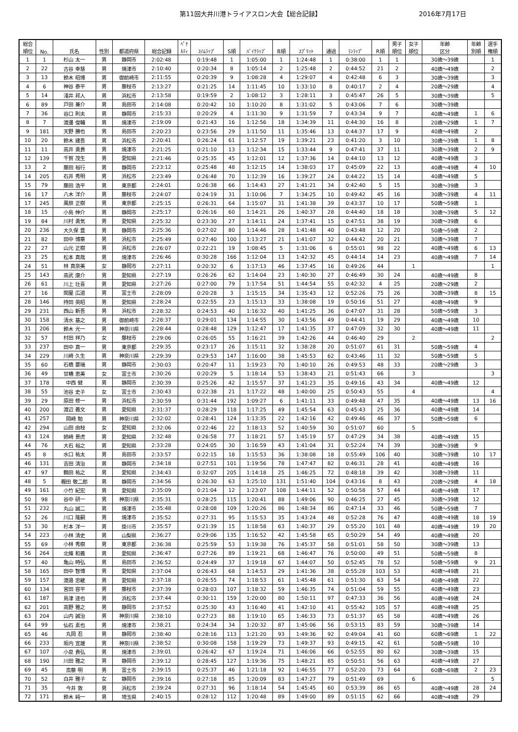第11回大井川港トライアスロン大会【総合記録】 2016年7月17日
| 総合 順位 | No. | 氏名 | 性別 | 都道府県 | 総合記録 | ﾍﾟﾅ ﾙﾃｨ | ｽｲﾑﾗｯﾌﾟ | S順 | ﾊﾞｲｸﾗｯﾌﾟ | B順 | ｽﾌﾟﾘｯﾄ | 通過 | ﾗﾝﾗｯﾌﾟ | R順 | 男子 順位 | 女子 順位 | 年齢 区分 | 年齢 別順 | 選手 権順 |
| --- | --- | --- | --- | --- | --- | --- | --- | --- | --- | --- | --- | --- | --- | --- | --- | --- | --- | --- | --- |
| 1 | 1 | 杉山 太一 | 男 | 静岡市 | 2:02:48 | | 0:19:48 | 1 | 1:05:00 | 1 | 1:24:48 | 1 | 0:38:00 | 1 | 1 | | 30歳～39歳 | | 1 |
| 2 | 22 | 古谷 幸慈 | 男 | 焼津市 | 2:10:40 | | 0:20:34 | 8 | 1:05:14 | 2 | 1:25:48 | 2 | 0:44:52 | 21 | 2 | | 40歳～49歳 | | 2 |
| 3 | 13 | 鈴木 昭博 | 男 | 御前崎市 | 2:11:55 | | 0:20:39 | 9 | 1:08:28 | 4 | 1:29:07 | 4 | 0:42:48 | 6 | 3 | | 30歳～39歳 | | 3 |
| 4 | 6 | 神谷 泰平 | 男 | 藤枝市 | 2:13:27 | | 0:21:25 | 14 | 1:11:45 | 10 | 1:33:10 | 8 | 0:40:17 | 2 | 4 | | 20歳～29歳 | | 4 |
| 5 | 14 | 淺井 邦人 | 男 | 浜松市 | 2:13:58 | | 0:19:59 | 2 | 1:08:12 | 3 | 1:28:11 | 3 | 0:45:47 | 26 | 5 | | 30歳～39歳 | | 5 |
| 6 | 89 | 戸田 兼介 | 男 | 島田市 | 2:14:08 | | 0:20:42 | 10 | 1:10:20 | 8 | 1:31:02 | 5 | 0:43:06 | 7 | 6 | | 30歳～39歳 | | |
| 7 | 36 | 谷口 則夫 | 男 | 静岡市 | 2:15:33 | | 0:20:29 | 4 | 1:11:30 | 9 | 1:31:59 | 7 | 0:43:34 | 9 | 7 | | 40歳～49歳 | 1 | 6 |
| 8 | 7 | 渡邊 俊輔 | 男 | 焼津市 | 2:19:09 | | 0:21:43 | 16 | 1:12:56 | 18 | 1:34:39 | 11 | 0:44:30 | 16 | 8 | | 20歳～29歳 | 1 | 7 |
| 9 | 181 | 天野 勝也 | 男 | 島田市 | 2:20:23 | | 0:23:56 | 29 | 1:11:50 | 11 | 1:35:46 | 13 | 0:44:37 | 17 | 9 | | 40歳～49歳 | 2 | |
| 10 | 20 | 鈴木 建吾 | 男 | 浜松市 | 2:20:41 | | 0:26:24 | 61 | 1:12:57 | 19 | 1:39:21 | 23 | 0:41:20 | 3 | 10 | | 30歳～39歳 | 1 | 8 |
| 11 | 11 | 高井 勇貴 | 男 | 焼津市 | 2:21:25 | | 0:21:10 | 13 | 1:12:34 | 15 | 1:33:44 | 9 | 0:47:41 | 37 | 11 | | 30歳～39歳 | 2 | 9 |
| 12 | 139 | 千賀 茂生 | 男 | 愛知県 | 2:21:46 | | 0:25:35 | 45 | 1:12:01 | 12 | 1:37:36 | 14 | 0:44:10 | 13 | 12 | | 40歳～49歳 | 3 | |
| 13 | 2 | 藤田 裕行 | 男 | 静岡市 | 2:23:12 | | 0:25:48 | 48 | 1:12:15 | 14 | 1:38:03 | 17 | 0:45:09 | 22 | 13 | | 40歳～49歳 | 4 | 10 |
| 14 | 205 | 石井 秀明 | 男 | 浜松市 | 2:23:49 | | 0:26:48 | 70 | 1:12:39 | 16 | 1:39:27 | 24 | 0:44:22 | 15 | 14 | | 40歳～49歳 | 5 | |
| 15 | 79 | 藤田 浩平 | 男 | 東京都 | 2:24:01 | | 0:26:38 | 66 | 1:14:43 | 27 | 1:41:21 | 34 | 0:42:40 | 5 | 15 | | 30歳～39歳 | 3 | |
| 16 | 17 | 八木 洋介 | 男 | 藤枝市 | 2:24:07 | | 0:24:19 | 31 | 1:10:06 | 7 | 1:34:25 | 10 | 0:49:42 | 45 | 16 | | 30歳～39歳 | 4 | 11 |
| 17 | 245 | 風祭 正樹 | 男 | 東京都 | 2:25:15 | | 0:26:31 | 64 | 1:15:07 | 31 | 1:41:38 | 39 | 0:43:37 | 10 | 17 | | 50歳～59歳 | 1 | |
| 18 | 15 | 小島 伸介 | 男 | 静岡市 | 2:25:17 | | 0:26:16 | 60 | 1:14:21 | 26 | 1:40:37 | 28 | 0:44:40 | 18 | 18 | | 30歳～39歳 | 5 | 12 |
| 19 | 84 | 川村 勇気 | 男 | 愛知県 | 2:25:32 | | 0:23:30 | 27 | 1:14:11 | 24 | 1:37:41 | 15 | 0:47:51 | 38 | 19 | | 30歳～39歳 | 6 | |
| 20 | 236 | 大久保 豊 | 男 | 静岡市 | 2:25:36 | | 0:27:02 | 80 | 1:14:46 | 28 | 1:41:48 | 40 | 0:43:48 | 12 | 20 | | 50歳～59歳 | 2 | |
| 21 | 82 | 田中 博章 | 男 | 浜松市 | 2:25:49 | | 0:27:40 | 100 | 1:13:27 | 21 | 1:41:07 | 32 | 0:44:42 | 20 | 21 | | 30歳～39歳 | 7 | |
| 22 | 27 | 山元 正樹 | 男 | 浜松市 | 2:26:07 | | 0:22:21 | 19 | 1:08:45 | 5 | 1:31:06 | 6 | 0:55:01 | 98 | 22 | | 40歳～49歳 | 6 | 13 |
| 23 | 25 | 松本 真哉 | 男 | 焼津市 | 2:26:46 | | 0:30:28 | 166 | 1:12:04 | 13 | 1:42:32 | 45 | 0:44:14 | 14 | 23 | | 40歳～49歳 | 7 | 14 |
| 24 | 51 | 林 真奈美 | 女 | 静岡市 | 2:27:11 | | 0:20:32 | 6 | 1:17:13 | 46 | 1:37:45 | 16 | 0:49:26 | 44 | | 1 | | | 1 |
| 25 | 143 | 高武 康介 | 男 | 愛知県 | 2:27:19 | | 0:26:26 | 62 | 1:14:04 | 23 | 1:40:30 | 27 | 0:46:49 | 30 | 24 | | 40歳～49歳 | 8 | |
| 26 | 61 | 川上 壮喜 | 男 | 愛知県 | 2:27:26 | | 0:27:00 | 79 | 1:17:54 | 51 | 1:44:54 | 55 | 0:42:32 | 4 | 25 | | 20歳～29歳 | 2 | |
| 27 | 16 | 関屋 広道 | 男 | 富士市 | 2:28:09 | | 0:20:28 | 3 | 1:15:15 | 34 | 1:35:43 | 12 | 0:52:26 | 75 | 26 | | 30歳～39歳 | 8 | 15 |
| 28 | 146 | 持田 英昭 | 男 | 愛知県 | 2:28:24 | | 0:22:55 | 23 | 1:15:13 | 33 | 1:38:08 | 19 | 0:50:16 | 51 | 27 | | 40歳～49歳 | 9 | |
| 29 | 231 | 西山 新吾 | 男 | 浜松市 | 2:28:32 | | 0:24:53 | 40 | 1:16:32 | 40 | 1:41:25 | 36 | 0:47:07 | 31 | 28 | | 50歳～59歳 | 3 | |
| 30 | 158 | 清水 基之 | 男 | 御前崎市 | 2:28:37 | | 0:29:01 | 134 | 1:14:55 | 30 | 1:43:56 | 49 | 0:44:41 | 19 | 29 | | 40歳～49歳 | 10 | |
| 31 | 206 | 鈴木 光一 | 男 | 神奈川県 | 2:28:44 | | 0:28:48 | 129 | 1:12:47 | 17 | 1:41:35 | 37 | 0:47:09 | 32 | 30 | | 40歳～49歳 | 11 | |
| 32 | 57 | 村田 祥乃 | 女 | 藤枝市 | 2:29:06 | | 0:26:05 | 55 | 1:16:21 | 39 | 1:42:26 | 44 | 0:46:40 | 29 | | 2 | | | 2 |
| 33 | 237 | 田中 真一 | 男 | 東京都 | 2:29:35 | | 0:23:17 | 26 | 1:15:11 | 32 | 1:38:28 | 20 | 0:51:07 | 61 | 31 | | 50歳～59歳 | 4 | |
| 34 | 229 | 川崎 久生 | 男 | 神奈川県 | 2:29:39 | | 0:29:53 | 147 | 1:16:00 | 38 | 1:45:53 | 62 | 0:43:46 | 11 | 32 | | 50歳～59歳 | 5 | |
| 35 | 60 | 石橋 要瑞 | 男 | 静岡市 | 2:30:03 | | 0:20:47 | 11 | 1:19:23 | 70 | 1:40:10 | 26 | 0:49:53 | 48 | 33 | | 20歳～29歳 | 3 | |
| 36 | 49 | 甘糟 恵美 | 女 | 富士市 | 2:30:26 | | 0:20:29 | 5 | 1:18:14 | 53 | 1:38:43 | 21 | 0:51:43 | 66 | | 3 | | | 3 |
| 37 | 178 | 中西 健 | 男 | 静岡市 | 2:30:39 | | 0:25:26 | 42 | 1:15:57 | 37 | 1:41:23 | 35 | 0:49:16 | 43 | 34 | | 40歳～49歳 | 12 | |
| 38 | 55 | 池谷 史子 | 女 | 富士市 | 2:30:43 | | 0:22:38 | 21 | 1:17:22 | 48 | 1:40:00 | 25 | 0:50:43 | 55 | | 4 | | | 4 |
| 39 | 29 | 原田 修一 | 男 | 浜松市 | 2:30:59 | | 0:31:44 | 192 | 1:09:27 | 6 | 1:41:11 | 33 | 0:49:48 | 47 | 35 | | 40歳～49歳 | 13 | 16 |
| 40 | 200 | 渡辺 義文 | 男 | 愛知県 | 2:31:37 | | 0:28:29 | 118 | 1:17:25 | 49 | 1:45:54 | 63 | 0:45:43 | 25 | 36 | | 40歳～49歳 | 14 | |
| 41 | 257 | 岡崎 勉 | 男 | 神奈川県 | 2:32:02 | | 0:28:41 | 124 | 1:13:35 | 22 | 1:42:16 | 42 | 0:49:46 | 46 | 37 | | 50歳～59歳 | 6 | |
| 42 | 294 | 山田 由枝 | 女 | 愛知県 | 2:32:06 | | 0:22:46 | 22 | 1:18:13 | 52 | 1:40:59 | 30 | 0:51:07 | 60 | | 5 | | | |
| 43 | 124 | 姉崎 景虎 | 男 | 愛知県 | 2:32:48 | | 0:26:58 | 77 | 1:18:21 | 57 | 1:45:19 | 57 | 0:47:29 | 34 | 38 | | 40歳～49歳 | 15 | |
| 44 | 76 | 大石 裕之 | 男 | 愛知県 | 2:33:28 | | 0:24:05 | 30 | 1:16:59 | 43 | 1:41:04 | 31 | 0:52:24 | 74 | 39 | | 30歳～39歳 | 9 | |
| 45 | 8 | 水口 祐太 | 男 | 島田市 | 2:33:57 | | 0:22:15 | 18 | 1:15:53 | 36 | 1:38:08 | 18 | 0:55:49 | 106 | 40 | | 30歳～39歳 | 10 | 17 |
| 46 | 131 | 吉田 清治 | 男 | 静岡市 | 2:34:18 | | 0:27:51 | 101 | 1:19:56 | 78 | 1:47:47 | 82 | 0:46:31 | 28 | 41 | | 40歳～49歳 | 16 | |
| 47 | 97 | 鶴田 祐之 | 男 | 愛知県 | 2:34:43 | | 0:32:07 | 205 | 1:14:18 | 25 | 1:46:25 | 72 | 0:48:18 | 39 | 42 | | 30歳～39歳 | 11 | |
| 48 | 5 | 糎田 敬二郎 | 男 | 静岡市 | 2:34:56 | | 0:26:30 | 63 | 1:25:10 | 131 | 1:51:40 | 104 | 0:43:16 | 8 | 43 | | 20歳～29歳 | 4 | 18 |
| 49 | 161 | 小竹 紀宏 | 男 | 愛知県 | 2:35:09 | | 0:21:04 | 12 | 1:23:07 | 108 | 1:44:11 | 52 | 0:50:58 | 57 | 44 | | 40歳～49歳 | 17 | |
| 50 | 98 | 谷中 研一 | 男 | 神奈川県 | 2:35:31 | | 0:28:25 | 115 | 1:20:41 | 88 | 1:49:06 | 90 | 0:46:25 | 27 | 45 | | 30歳～39歳 | 12 | |
| 51 | 232 | 丸山 誠二 | 男 | 焼津市 | 2:35:48 | | 0:28:08 | 109 | 1:20:26 | 86 | 1:48:34 | 86 | 0:47:14 | 33 | 46 | | 50歳～59歳 | 7 | |
| 52 | 26 | 川口 隆嗣 | 男 | 焼津市 | 2:35:52 | | 0:27:31 | 95 | 1:15:53 | 35 | 1:43:24 | 48 | 0:52:28 | 76 | 47 | | 40歳～49歳 | 18 | 19 |
| 53 | 30 | 杉本 洋一 | 男 | 掛川市 | 2:35:57 | | 0:21:39 | 15 | 1:18:58 | 63 | 1:40:37 | 29 | 0:55:20 | 101 | 48 | | 40歳～49歳 | 19 | 20 |
| 54 | 223 | 小林 清史 | 男 | 山梨県 | 2:36:27 | | 0:29:06 | 135 | 1:16:52 | 42 | 1:45:58 | 65 | 0:50:29 | 54 | 49 | | 40歳～49歳 | 20 | |
| 55 | 69 | 小林 秀樹 | 男 | 東京都 | 2:36:38 | | 0:25:59 | 53 | 1:19:38 | 76 | 1:45:37 | 58 | 0:51:01 | 58 | 50 | | 30歳～39歳 | 13 | |
| 56 | 264 | 北條 和義 | 男 | 愛知県 | 2:36:47 | | 0:27:26 | 89 | 1:19:21 | 68 | 1:46:47 | 76 | 0:50:00 | 49 | 51 | | 50歳～59歳 | 8 | |
| 57 | 40 | 亀山 時弘 | 男 | 島田市 | 2:36:52 | | 0:24:49 | 37 | 1:19:18 | 67 | 1:44:07 | 50 | 0:52:45 | 78 | 52 | | 50歳～59歳 | 9 | 21 |
| 58 | 165 | 田中 智博 | 男 | 愛知県 | 2:37:04 | | 0:26:43 | 68 | 1:14:53 | 29 | 1:41:36 | 38 | 0:55:28 | 103 | 53 | | 40歳～49歳 | 21 | |
| 59 | 157 | 渡邉 忠継 | 男 | 愛知県 | 2:37:18 | | 0:26:55 | 74 | 1:18:53 | 61 | 1:45:48 | 61 | 0:51:30 | 63 | 54 | | 40歳～49歳 | 22 | |
| 60 | 134 | 宮田 容平 | 男 | 藤枝市 | 2:37:39 | | 0:28:03 | 107 | 1:18:32 | 59 | 1:46:35 | 74 | 0:51:04 | 59 | 55 | | 40歳～49歳 | 23 | |
| 61 | 187 | 島津 達也 | 男 | 浜松市 | 2:37:44 | | 0:30:11 | 159 | 1:20:00 | 80 | 1:50:11 | 97 | 0:47:33 | 36 | 56 | | 40歳～49歳 | 24 | |
| 62 | 201 | 高野 雅之 | 男 | 静岡市 | 2:37:52 | | 0:25:30 | 43 | 1:16:40 | 41 | 1:42:10 | 41 | 0:55:42 | 105 | 57 | | 40歳～49歳 | 25 | |
| 63 | 204 | 山内 誠治 | 男 | 神奈川県 | 2:38:10 | | 0:27:23 | 88 | 1:19:10 | 65 | 1:46:33 | 73 | 0:51:37 | 65 | 58 | | 40歳～49歳 | 26 | |
| 64 | 99 | 仙石 素也 | 男 | 焼津市 | 2:38:21 | | 0:24:34 | 34 | 1:20:32 | 87 | 1:45:06 | 56 | 0:53:15 | 83 | 59 | | 30歳～39歳 | 14 | |
| 65 | 46 | 丸岡 忍 | 男 | 静岡市 | 2:38:40 | | 0:28:16 | 113 | 1:21:20 | 93 | 1:49:36 | 92 | 0:49:04 | 41 | 60 | | 60歳～69歳 | 1 | 22 |
| 66 | 233 | 坂内 宣雄 | 男 | 神奈川県 | 2:38:52 | | 0:30:08 | 158 | 1:19:29 | 73 | 1:49:37 | 93 | 0:49:15 | 42 | 61 | | 50歳～59歳 | 10 | |
| 67 | 107 | 小泉 貴弘 | 男 | 焼津市 | 2:39:01 | | 0:26:42 | 67 | 1:19:24 | 71 | 1:46:06 | 66 | 0:52:55 | 80 | 62 | | 30歳～39歳 | 15 | |
| 68 | 190 | 川田 雅之 | 男 | 静岡市 | 2:39:12 | | 0:28:45 | 127 | 1:19:36 | 75 | 1:48:21 | 85 | 0:50:51 | 56 | 63 | | 40歳～49歳 | 27 | |
| 69 | 45 | 斎藤 明 | 男 | 富士市 | 2:39:15 | | 0:25:37 | 46 | 1:21:18 | 92 | 1:46:55 | 77 | 0:52:20 | 73 | 64 | | 60歳～69歳 | 2 | 23 |
| 70 | 52 | 白井 雅子 | 女 | 静岡市 | 2:39:16 | | 0:27:18 | 85 | 1:20:09 | 83 | 1:47:27 | 79 | 0:51:49 | 69 | | 6 | | | 5 |
| 71 | 35 | 今井 敦 | 男 | 浜松市 | 2:39:24 | | 0:27:31 | 96 | 1:18:14 | 54 | 1:45:45 | 60 | 0:53:39 | 86 | 65 | | 40歳～49歳 | 28 | 24 |
| 72 | 171 | 鈴木 純一 | 男 | 埼玉県 | 2:40:15 | | 0:28:12 | 112 | 1:20:48 | 89 | 1:49:00 | 89 | 0:51:15 | 62 | 66 | | 40歳～49歳 | 29 | |